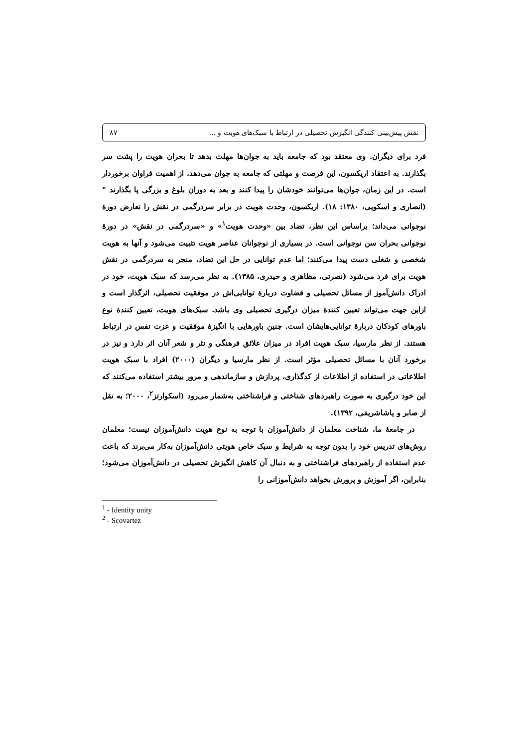نقش پیش‌بینی کنندگی انگیزش تحصیلی در ارتباط با سبک‌های هویت و ... ۸۷
فرد برای دیگران. وی معتقد بود که جامعه باید به جوان‌ها مهلت بدهد تا بحران هویت را پشت سر بگذارند. به اعتقاد اریکسون، این فرصت و مهلتی که جامعه به جوان می‌دهد، از اهمیت فراوان برخوردار است. در این زمان، جوان‌ها می‌توانند خودشان را پیدا کنند و بعد به دوران بلوغ و بزرگی پا بگذارند "(انصاری و اسکویی، ۱۳۸۰: ۱۸). اریکسون، وحدت هویت در برابر سردرگمی در نقش را تعارض دورهٔ نوجوانی می‌داند؛ براساس این نظر، تضاد بین «وحدت هویت<sup>۱</sup>» و «سردرگمی در نقش» در دورهٔ نوجوانی بحران سن نوجوانی است. در بسیاری از نوجوانان عناصر هویت تثبیت می‌شود و آنها به هویت شخصی و شغلی دست پیدا می‌کنند؛ اما عدم توانایی در حل این تضاد، منجر به سردرگمی در نقش هویت برای فرد می‌شود (نصرتی، مظاهری و حیدری، ۱۳۸۵). به نظر می‌رسد که سبک هویت، خود در ادراک دانش‌آموز از مسائل تحصیلی و قضاوت دربارهٔ توانایی‌اش در موفقیت تحصیلی، اثرگذار است و ازاین جهت می‌تواند تعیین کنندهٔ میزان درگیری تحصیلی وی باشد. سبک‌های هویت، تعیین کنندهٔ نوع باورهای کودکان دربارهٔ توانایی‌هایشان است. چنین باورهایی با انگیزهٔ موفقیت و عزت نفس در ارتباط هستند. از نظر مارسیا، سبک هویت افراد در میزان علائق فرهنگی و نثر و شعر آنان اثر دارد و نیز در برخورد آنان با مسائل تحصیلی مؤثر است. از نظر مارسیا و دیگران (۲۰۰۰) افراد با سبک هویت اطلاعاتی در استفاده از اطلاعات از کدگذاری، پردازش و سازماندهی و مرور بیشتر استفاده می‌کنند که این خود درگیری به صورت راهبردهای شناختی و فراشناختی به‌شمار می‌رود (اسکوارتز<sup>۲</sup>، ۲۰۰۰؛ به نقل از صابر و پاشاشریفی، ۱۳۹۲).
در جامعهٔ ما، شناخت معلمان از دانش‌آموزان با توجه به نوع هویت دانش‌آموزان نیست؛ معلمان روش‌های تدریس خود را بدون توجه به شرایط و سبک خاص هویتی دانش‌آموزان به‌کار می‌برند که باعث عدم استفاده از راهبردهای فراشناختی و به دنبال آن کاهش انگیزش تحصیلی در دانش‌آموزان می‌شود؛ بنابراین، اگر آموزش و پرورش بخواهد دانش‌آموزانی را
<sup>1</sup> - Identity unity
<sup>2</sup> - Scovartez